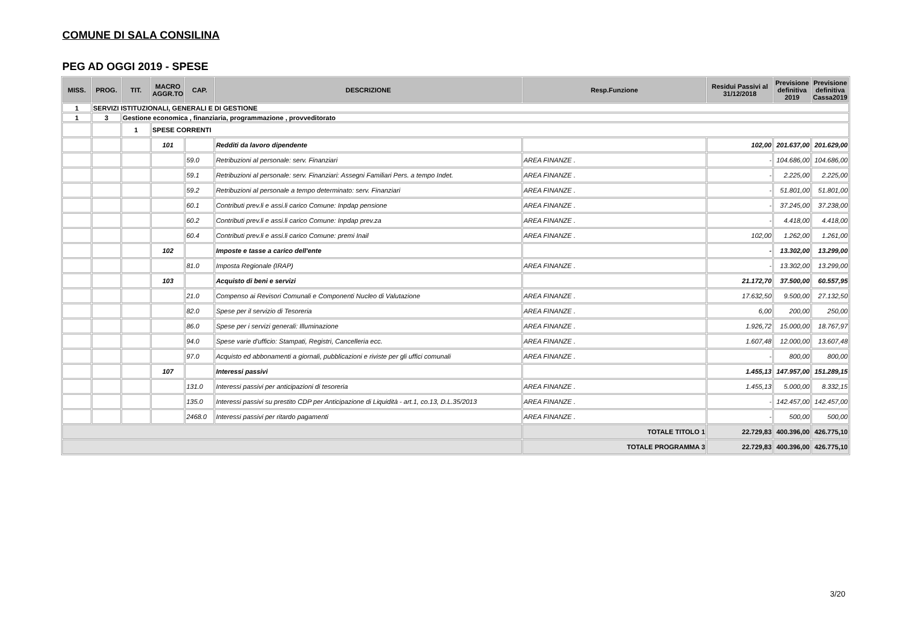COMUNE DI SALA CONSILINA
PEG AD OGGI 2019 - SPESE
| MISS. | PROG. | TIT. | MACRO AGGR.TO | CAP. | DESCRIZIONE | Resp.Funzione | Residui Passivi al 31/12/2018 | Previsione definitiva 2019 | Previsione definitiva Cassa2019 |
| --- | --- | --- | --- | --- | --- | --- | --- | --- | --- |
| 1 | SERVIZI ISTITUZIONALI, GENERALI E DI GESTIONE | | | | | | | | |
| 1 | 3 | Gestione economica , finanziaria, programmazione , provveditorato | | | | | | | |
| | | 1 | SPESE CORRENTI | | | | | | |
| | | | 101 | | Redditi da lavoro dipendente | | 102,00 | 201.637,00 | 201.629,00 |
| | | | | 59.0 | Retribuzioni al personale: serv. Finanziari | AREA FINANZE . | - | 104.686,00 | 104.686,00 |
| | | | | 59.1 | Retribuzioni al personale: serv. Finanziari: Assegni Familiari Pers. a tempo Indet. | AREA FINANZE . | - | 2.225,00 | 2.225,00 |
| | | | | 59.2 | Retribuzioni al personale a tempo determinato: serv. Finanziari | AREA FINANZE . | - | 51.801,00 | 51.801,00 |
| | | | | 60.1 | Contributi prev.li e assi.li carico Comune: Inpdap pensione | AREA FINANZE . | - | 37.245,00 | 37.238,00 |
| | | | | 60.2 | Contributi prev.li e assi.li carico Comune: Inpdap prev.za | AREA FINANZE . | - | 4.418,00 | 4.418,00 |
| | | | | 60.4 | Contributi prev.li e assi.li carico Comune: premi Inail | AREA FINANZE . | 102,00 | 1.262,00 | 1.261,00 |
| | | | 102 | | Imposte e tasse a carico dell'ente | | - | 13.302,00 | 13.299,00 |
| | | | | 81.0 | Imposta Regionale (IRAP) | AREA FINANZE . | - | 13.302,00 | 13.299,00 |
| | | | 103 | | Acquisto di beni e servizi | | 21.172,70 | 37.500,00 | 60.557,95 |
| | | | | 21.0 | Compenso ai Revisori Comunali e Componenti Nucleo di Valutazione | AREA FINANZE . | 17.632,50 | 9.500,00 | 27.132,50 |
| | | | | 82.0 | Spese per il servizio di Tesoreria | AREA FINANZE . | 6,00 | 200,00 | 250,00 |
| | | | | 86.0 | Spese per i servizi generali: Illuminazione | AREA FINANZE . | 1.926,72 | 15.000,00 | 18.767,97 |
| | | | | 94.0 | Spese varie d'ufficio: Stampati, Registri, Cancelleria ecc. | AREA FINANZE . | 1.607,48 | 12.000,00 | 13.607,48 |
| | | | | 97.0 | Acquisto ed abbonamenti a giornali, pubblicazioni e riviste per gli uffici comunali | AREA FINANZE . | - | 800,00 | 800,00 |
| | | | 107 | | Interessi passivi | | 1.455,13 | 147.957,00 | 151.289,15 |
| | | | | 131.0 | Interessi passivi per anticipazioni di tesoreria | AREA FINANZE . | 1.455,13 | 5.000,00 | 8.332,15 |
| | | | | 135.0 | Interessi passivi su prestito CDP per Anticipazione di Liquidità - art.1, co.13, D.L.35/2013 | AREA FINANZE . | - | 142.457,00 | 142.457,00 |
| | | | | 2468.0 | Interessi passivi per ritardo pagamenti | AREA FINANZE . | - | 500,00 | 500,00 |
| | | | | | | TOTALE TITOLO 1 | 22.729,83 | 400.396,00 | 426.775,10 |
| | | | | | | TOTALE PROGRAMMA 3 | 22.729,83 | 400.396,00 | 426.775,10 |
3/20